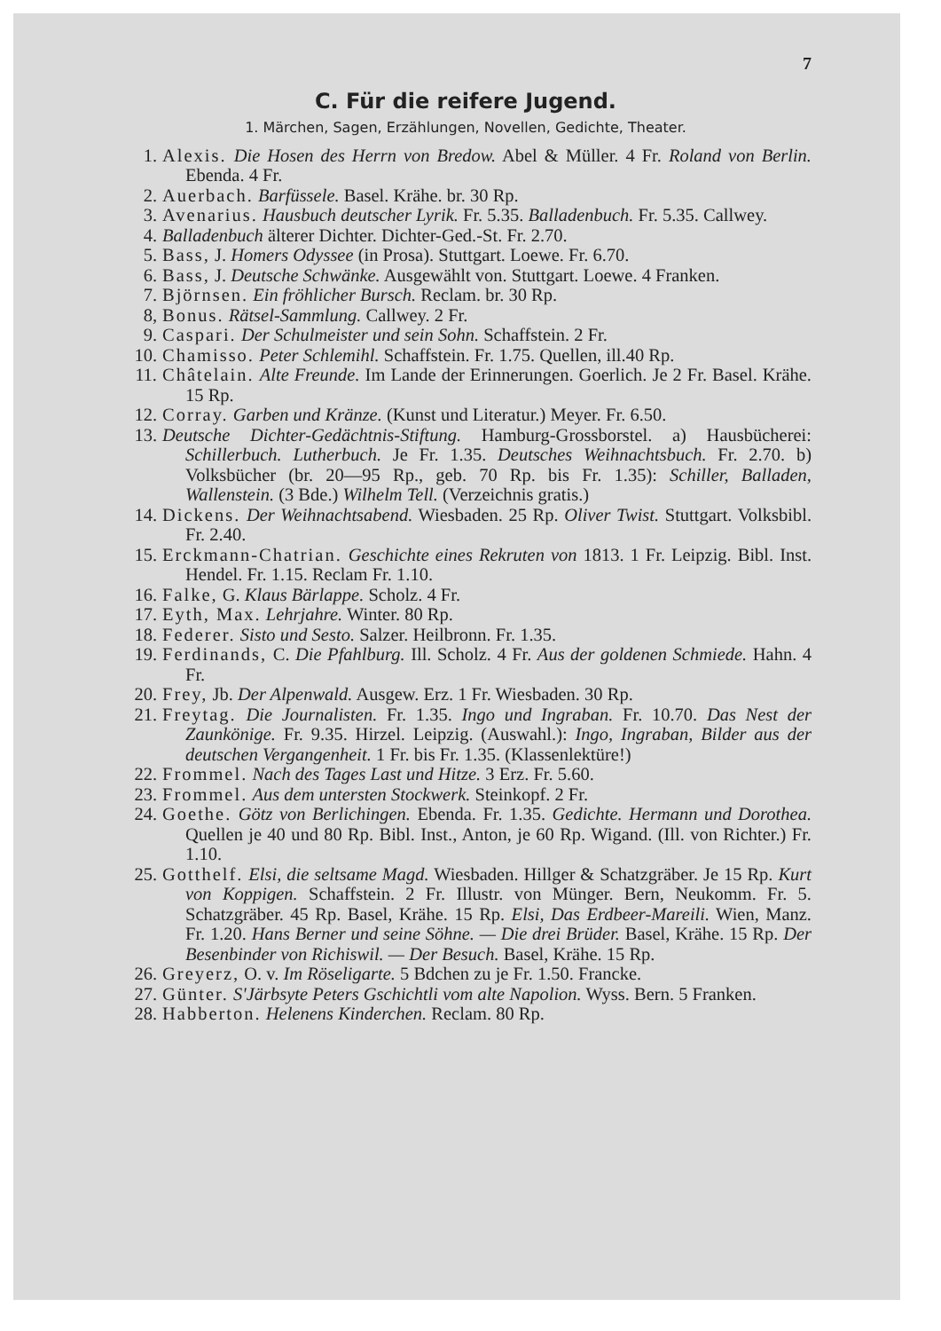7
C. Für die reifere Jugend.
1. Märchen, Sagen, Erzählungen, Novellen, Gedichte, Theater.
1. Alexis. Die Hosen des Herrn von Bredow. Abel & Müller. 4 Fr. Roland von Berlin. Ebenda. 4 Fr.
2. Auerbach. Barfüssele. Basel. Krähe. br. 30 Rp.
3. Avenarius. Hausbuch deutscher Lyrik. Fr. 5.35. Balladenbuch. Fr. 5.35. Callwey.
4. Balladenbuch älterer Dichter. Dichter-Ged.-St. Fr. 2.70.
5. Bass, J. Homers Odyssee (in Prosa). Stuttgart. Loewe. Fr. 6.70.
6. Bass, J. Deutsche Schwänke. Ausgewählt von. Stuttgart. Loewe. 4 Franken.
7. Björnsen. Ein fröhlicher Bursch. Reclam. br. 30 Rp.
8, Bonus. Rätsel-Sammlung. Callwey. 2 Fr.
9. Caspari. Der Schulmeister und sein Sohn. Schaffstein. 2 Fr.
10. Chamisso. Peter Schlemihl. Schaffstein. Fr. 1.75. Quellen, ill.40 Rp.
11. Châtelain. Alte Freunde. Im Lande der Erinnerungen. Goerlich. Je 2 Fr. Basel. Krähe. 15 Rp.
12. Corray. Garben und Kränze. (Kunst und Literatur.) Meyer. Fr. 6.50.
13. Deutsche Dichter-Gedächtnis-Stiftung. Hamburg-Grossborstel. a) Hausbücherei: Schillerbuch. Lutherbuch. Je Fr. 1.35. Deutsches Weihnachtsbuch. Fr. 2.70. b) Volksbücher (br. 20—95 Rp., geb. 70 Rp. bis Fr. 1.35): Schiller, Balladen, Wallenstein. (3 Bde.) Wilhelm Tell. (Verzeichnis gratis.)
14. Dickens. Der Weihnachtsabend. Wiesbaden. 25 Rp. Oliver Twist. Stuttgart. Volksbibl. Fr. 2.40.
15. Erckmann-Chatrian. Geschichte eines Rekruten von 1813. 1 Fr. Leipzig. Bibl. Inst. Hendel. Fr. 1.15. Reclam Fr. 1.10.
16. Falke, G. Klaus Bärlappe. Scholz. 4 Fr.
17. Eyth, Max. Lehrjahre. Winter. 80 Rp.
18. Federer. Sisto und Sesto. Salzer. Heilbronn. Fr. 1.35.
19. Ferdinands, C. Die Pfahlburg. Ill. Scholz. 4 Fr. Aus der goldenen Schmiede. Hahn. 4 Fr.
20. Frey, Jb. Der Alpenwald. Ausgew. Erz. 1 Fr. Wiesbaden. 30 Rp.
21. Freytag. Die Journalisten. Fr. 1.35. Ingo und Ingraban. Fr. 10.70. Das Nest der Zaunkönige. Fr. 9.35. Hirzel. Leipzig. (Auswahl.): Ingo, Ingraban, Bilder aus der deutschen Vergangenheit. 1 Fr. bis Fr. 1.35. (Klassenlektüre!)
22. Frommel. Nach des Tages Last und Hitze. 3 Erz. Fr. 5.60.
23. Frommel. Aus dem untersten Stockwerk. Steinkopf. 2 Fr.
24. Goethe. Götz von Berlichingen. Ebenda. Fr. 1.35. Gedichte. Hermann und Dorothea. Quellen je 40 und 80 Rp. Bibl. Inst., Anton, je 60 Rp. Wigand. (Ill. von Richter.) Fr. 1.10.
25. Gotthelf. Elsi, die seltsame Magd. Wiesbaden. Hillger & Schatzgräber. Je 15 Rp. Kurt von Koppigen. Schaffstein. 2 Fr. Illustr. von Münger. Bern, Neukomm. Fr. 5. Schatzgräber. 45 Rp. Basel, Krähe. 15 Rp. Elsi, Das Erdbeer-Mareili. Wien, Manz. Fr. 1.20. Hans Berner und seine Söhne. — Die drei Brüder. Basel, Krähe. 15 Rp. Der Besenbinder von Richiswil. — Der Besuch. Basel, Krähe. 15 Rp.
26. Greyerz, O. v. Im Röseligarte. 5 Bdchen zu je Fr. 1.50. Francke.
27. Günter. S'Järbsyte Peters Gschichtli vom alte Napolion. Wyss. Bern. 5 Franken.
28. Habberton. Helenens Kinderchen. Reclam. 80 Rp.